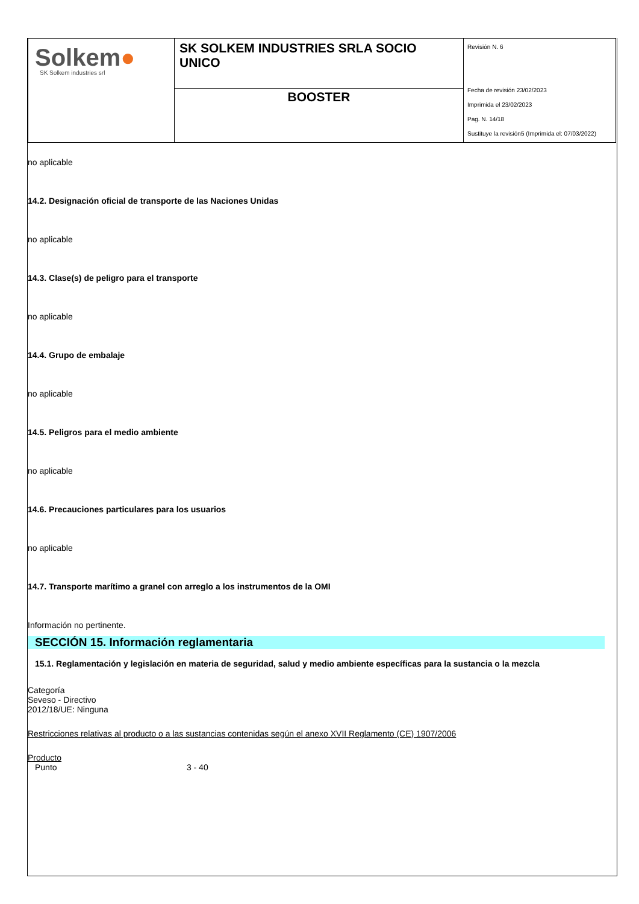| Solkem ● SK Solkem industries srl | SK SOLKEM INDUSTRIES SRLA SOCIO UNICO | Revisión N. 6 Fecha de revisión 23/02/2023 Imprimida el 23/02/2023 Pag. N. 14/18 Sustituye la revisión5 (Imprimida el: 07/03/2022) |
| | BOOSTER | |
no aplicable
14.2. Designación oficial de transporte de las Naciones Unidas
no aplicable
14.3. Clase(s) de peligro para el transporte
no aplicable
14.4. Grupo de embalaje
no aplicable
14.5. Peligros para el medio ambiente
no aplicable
14.6. Precauciones particulares para los usuarios
no aplicable
14.7. Transporte marítimo a granel con arreglo a los instrumentos de la OMI
Información no pertinente.
SECCIÓN 15. Información reglamentaria
15.1. Reglamentación y legislación en materia de seguridad, salud y medio ambiente específicas para la sustancia o la mezcla
Categoría
Seveso - Directivo
2012/18/UE: Ninguna
Restricciones relativas al producto o a las sustancias contenidas según el anexo XVII Reglamento (CE) 1907/2006
Producto
Punto 3 - 40